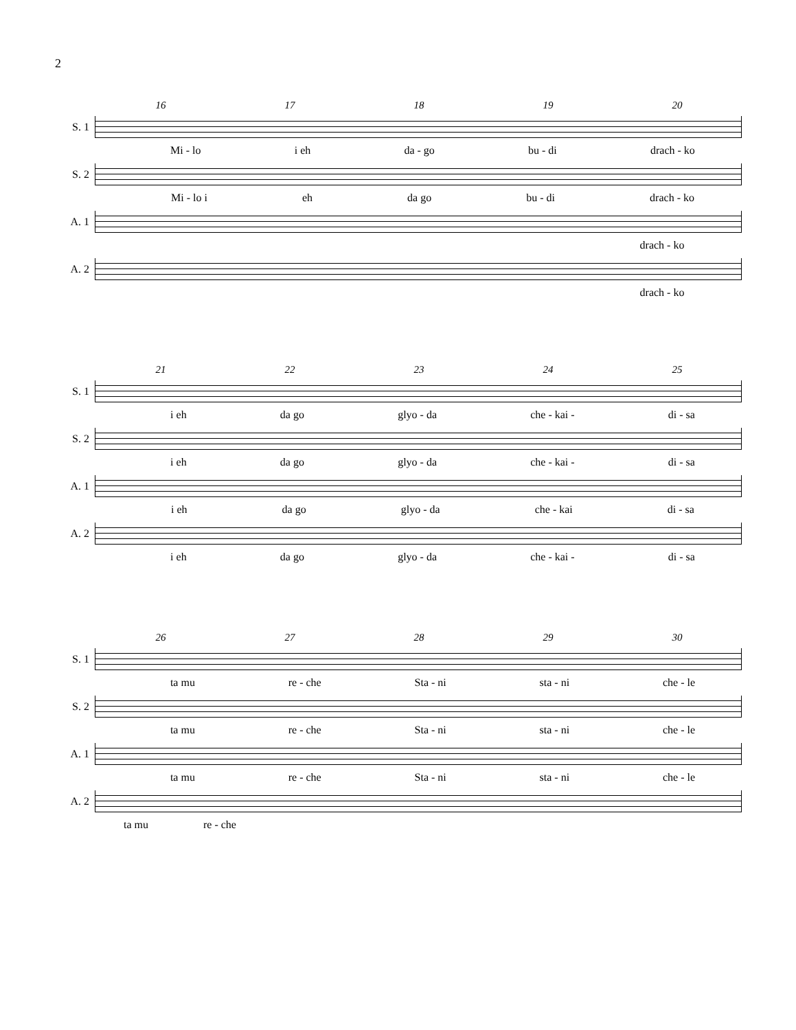2
16 17 18 19 20
S. 1
Mi - lo i eh da - go bu - di drach - ko
S. 2
Mi - lo i eh da go bu - di drach - ko
A. 1
drach - ko
A. 2
drach - ko
21 22 23 24 25
S. 1
i eh da go glyo - da che - kai - di - sa
S. 2
i eh da go glyo - da che - kai - di - sa
A. 1
i eh da go glyo - da che - kai di - sa
A. 2
i eh da go glyo - da che - kai - di - sa
26 27 28 29 30
S. 1
ta mu re - che Sta - ni sta - ni che - le
S. 2
ta mu re - che Sta - ni sta - ni che - le
A. 1
ta mu re - che Sta - ni sta - ni che - le
A. 2
ta mu re - che